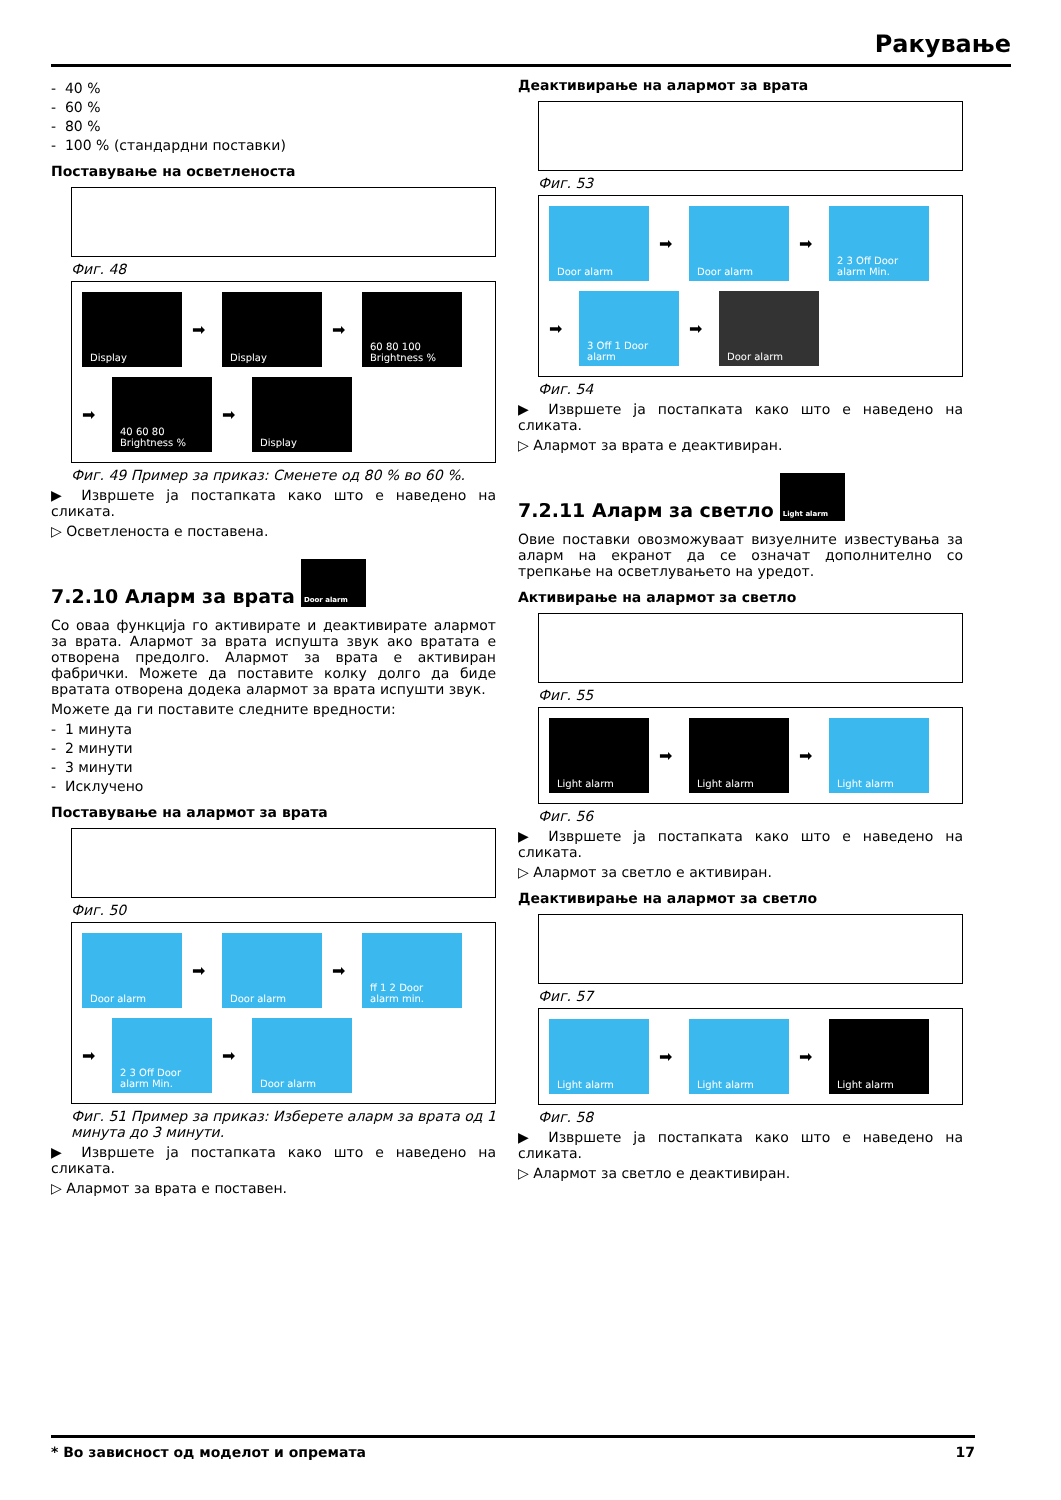Ракување
- 40 %
- 60 %
- 80 %
- 100 % (стандардни поставки)
Поставување на осветленоста
Фиг. 48
Display
➡
Display
➡
60 80 100 Brightness %
➡
40 60 80 Brightness %
➡
Display
Фиг. 49 Пример за приказ: Сменете од 80 % во 60 %.
▶ Извршете ја постапката како што е наведено на сликата.
▷ Осветленоста е поставена.
7.2.10 Аларм за врата Door alarm
Со оваа функција го активирате и деактивирате алармот за врата. Алармот за врата испушта звук ако вратата е отворена предолго. Алармот за врата е активиран фабрички. Можете да поставите колку долго да биде вратата отворена додека алармот за врата испушти звук.
Можете да ги поставите следните вредности:
- 1 минута
- 2 минути
- 3 минути
- Исклучено
Поставување на алармот за врата
Фиг. 50
Door alarm
➡
Door alarm
➡
ff 1 2 Door alarm min.
➡
2 3 Off Door alarm Min.
➡
Door alarm
Фиг. 51 Пример за приказ: Изберете аларм за врата од 1 минута до 3 минути.
▶ Извршете ја постапката како што е наведено на сликата.
▷ Алармот за врата е поставен.
Деактивирање на алармот за врата
Фиг. 53
Door alarm
➡
Door alarm
➡
2 3 Off Door alarm Min.
➡
3 Off 1 Door alarm
➡
Door alarm
Фиг. 54
▶ Извршете ја постапката како што е наведено на сликата.
▷ Алармот за врата е деактивиран.
7.2.11 Аларм за светло Light alarm
Овие поставки овозможуваат визуелните известувања за аларм на екранот да се означат дополнително со трепкање на осветлувањето на уредот.
Активирање на алармот за светло
Фиг. 55
Light alarm
➡
Light alarm
➡
Light alarm
Фиг. 56
▶ Извршете ја постапката како што е наведено на сликата.
▷ Алармот за светло е активиран.
Деактивирање на алармот за светло
Фиг. 57
Light alarm
➡
Light alarm
➡
Light alarm
Фиг. 58
▶ Извршете ја постапката како што е наведено на сликата.
▷ Алармот за светло е деактивиран.
* Во зависност од моделот и опремата 17